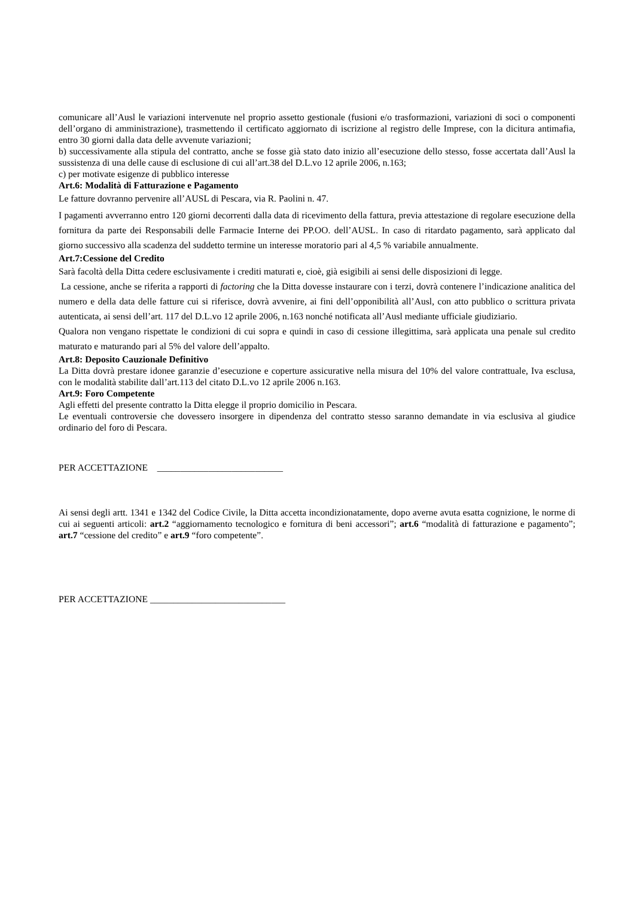comunicare all’Ausl le variazioni intervenute nel proprio assetto gestionale (fusioni e/o trasformazioni, variazioni di soci o componenti dell’organo di amministrazione), trasmettendo il certificato aggiornato di iscrizione al registro delle Imprese, con la dicitura antimafia, entro 30 giorni dalla data delle avvenute variazioni;
b) successivamente alla stipula del contratto, anche se fosse già stato dato inizio all’esecuzione dello stesso, fosse accertata dall’Ausl la sussistenza di una delle cause di esclusione di cui all’art.38 del D.L.vo 12 aprile 2006, n.163;
c) per motivate esigenze di pubblico interesse
Art.6: Modalità di Fatturazione e Pagamento
Le fatture dovranno pervenire all’AUSL di Pescara, via R. Paolini n. 47.
I pagamenti avverranno entro 120 giorni decorrenti dalla data di ricevimento della fattura, previa attestazione di regolare esecuzione della fornitura da parte dei Responsabili delle Farmacie Interne dei PP.OO. dell’AUSL. In caso di ritardato pagamento, sarà applicato dal giorno successivo alla scadenza del suddetto termine un interesse moratorio pari al 4,5 % variabile annualmente.
Art.7:Cessione del Credito
Sarà facoltà della Ditta cedere esclusivamente i crediti maturati e, cioè, già esigibili ai sensi delle disposizioni di legge.
La cessione, anche se riferita a rapporti di factoring che la Ditta dovesse instaurare con i terzi, dovrà contenere l’indicazione analitica del numero e della data delle fatture cui si riferisce, dovrà avvenire, ai fini dell’opponibilità all’Ausl, con atto pubblico o scrittura privata autenticata, ai sensi dell’art. 117 del D.L.vo 12 aprile 2006, n.163 nonché notificata all’Ausl mediante ufficiale giudiziario.
Qualora non vengano rispettate le condizioni di cui sopra e quindi in caso di cessione illegittima, sarà applicata una penale sul credito maturato e maturando pari al 5% del valore dell’appalto.
Art.8: Deposito Cauzionale Definitivo
La Ditta dovrà prestare idonee garanzie d’esecuzione e coperture assicurative nella misura del 10% del valore contrattuale, Iva esclusa, con le modalità stabilite dall’art.113 del citato D.L.vo 12 aprile 2006 n.163.
Art.9: Foro Competente
Agli effetti del presente contratto la Ditta elegge il proprio domicilio in Pescara.
Le eventuali controversie che dovessero insorgere in dipendenza del contratto stesso saranno demandate in via esclusiva al giudice ordinario del foro di Pescara.
PER ACCETTAZIONE ___________________________
Ai sensi degli artt. 1341 e 1342 del Codice Civile, la Ditta accetta incondizionatamente, dopo averne avuta esatta cognizione, le norme di cui ai seguenti articoli: art.2 “aggiornamento tecnologico e fornitura di beni accessori”; art.6 “modalità di fatturazione e pagamento”; art.7 “cessione del credito” e art.9 “foro competente”.
PER ACCETTAZIONE _____________________________